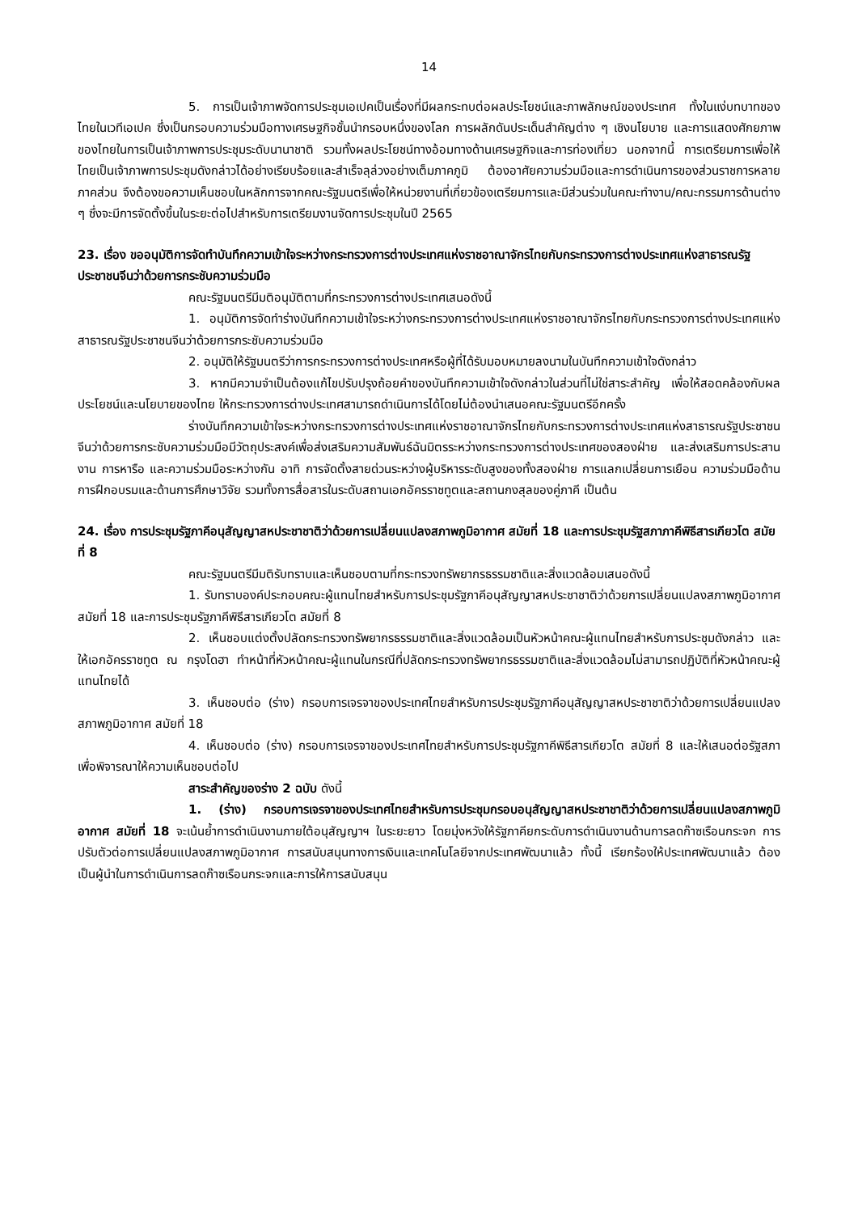14
5. การเป็นเจ้าภาพจัดการประชุมเอเปคเป็นเรื่องที่มีผลกระทบต่อผลประโยชน์และภาพลักษณ์ของประเทศ ทั้งในแง่บทบาทของไทยในเวทีเอเปค ซึ่งเป็นกรอบความร่วมมือทางเศรษฐกิจชั้นนำกรอบหนึ่งของโลก การผลักดันประเด็นสำคัญต่าง ๆ เชิงนโยบาย และการแสดงศักยภาพของไทยในการเป็นเจ้าภาพการประชุมระดับนานาชาติ รวมทั้งผลประโยชน์ทางอ้อมทางด้านเศรษฐกิจและการท่องเที่ยว นอกจากนี้ การเตรียมการเพื่อให้ไทยเป็นเจ้าภาพการประชุมดังกล่าวได้อย่างเรียบร้อยและสำเร็จลุล่วงอย่างเต็มภาคภูมิ ต้องอาศัยความร่วมมือและการดำเนินการของส่วนราชการหลายภาคส่วน จึงต้องขอความเห็นชอบในหลักการจากคณะรัฐมนตรีเพื่อให้หน่วยงานที่เกี่ยวข้องเตรียมการและมีส่วนร่วมในคณะทำงาน/คณะกรรมการด้านต่าง ๆ ซึ่งจะมีการจัดตั้งขึ้นในระยะต่อไปสำหรับการเตรียมงานจัดการประชุมในปี 2565
23. เรื่อง ขออนุมัติการจัดทำบันทึกความเข้าใจระหว่างกระทรวงการต่างประเทศแห่งราชอาณาจักรไทยกับกระทรวงการต่างประเทศแห่งสาธารณรัฐประชาชนจีนว่าด้วยการกระชับความร่วมมือ
คณะรัฐมนตรีมีมติอนุมัติตามที่กระทรวงการต่างประเทศเสนอดังนี้
1. อนุมัติการจัดทำร่างบันทึกความเข้าใจระหว่างกระทรวงการต่างประเทศแห่งราชอาณาจักรไทยกับกระทรวงการต่างประเทศแห่งสาธารณรัฐประชาชนจีนว่าด้วยการกระชับความร่วมมือ
2. อนุมัติให้รัฐมนตรีว่าการกระทรวงการต่างประเทศหรือผู้ที่ได้รับมอบหมายลงนามในบันทึกความเข้าใจดังกล่าว
3. หากมีความจำเป็นต้องแก้ไขปรับปรุงถ้อยคำของบันทึกความเข้าใจดังกล่าวในส่วนที่ไม่ใช่สาระสำคัญ เพื่อให้สอดคล้องกับผลประโยชน์และนโยบายของไทย ให้กระทรวงการต่างประเทศสามารถดำเนินการได้โดยไม่ต้องนำเสนอคณะรัฐมนตรีอีกครั้ง
ร่างบันทึกความเข้าใจระหว่างกระทรวงการต่างประเทศแห่งราชอาณาจักรไทยกับกระทรวงการต่างประเทศแห่งสาธารณรัฐประชาชนจีนว่าด้วยการกระชับความร่วมมือมีวัตถุประสงค์เพื่อส่งเสริมความสัมพันธ์ฉันมิตรระหว่างกระทรวงการต่างประเทศของสองฝ่าย และส่งเสริมการประสานงาน การหารือ และความร่วมมือระหว่างกัน อาทิ การจัดตั้งสายด่วนระหว่างผู้บริหารระดับสูงของทั้งสองฝ่าย การแลกเปลี่ยนการเยือน ความร่วมมือด้านการฝึกอบรมและด้านการศึกษาวิจัย รวมทั้งการสื่อสารในระดับสถานเอกอัครราชทูตและสถานกงสุลของคู่ภาคี เป็นต้น
24. เรื่อง การประชุมรัฐภาคีอนุสัญญาสหประชาชาติว่าด้วยการเปลี่ยนแปลงสภาพภูมิอากาศ สมัยที่ 18 และการประชุมรัฐสภาภาคีพิธีสารเกียวโต สมัยที่ 8
คณะรัฐมนตรีมีมติรับทราบและเห็นชอบตามที่กระทรวงทรัพยากรธรรมชาติและสิ่งแวดล้อมเสนอดังนี้
1. รับทราบองค์ประกอบคณะผู้แทนไทยสำหรับการประชุมรัฐภาคีอนุสัญญาสหประชาชาติว่าด้วยการเปลี่ยนแปลงสภาพภูมิอากาศ สมัยที่ 18 และการประชุมรัฐภาคีพิธีสารเกียวโต สมัยที่ 8
2. เห็นชอบแต่งตั้งปลัดกระทรวงทรัพยากรธรรมชาติและสิ่งแวดล้อมเป็นหัวหน้าคณะผู้แทนไทยสำหรับการประชุมดังกล่าว และให้เอกอัครราชทูต ณ กรุงโดฮา ทำหน้าที่หัวหน้าคณะผู้แทนในกรณีที่ปลัดกระทรวงทรัพยากรธรรมชาติและสิ่งแวดล้อมไม่สามารถปฏิบัติที่หัวหน้าคณะผู้แทนไทยได้
3. เห็นชอบต่อ (ร่าง) กรอบการเจรจาของประเทศไทยสำหรับการประชุมรัฐภาคีอนุสัญญาสหประชาชาติว่าด้วยการเปลี่ยนแปลงสภาพภูมิอากาศ สมัยที่ 18
4. เห็นชอบต่อ (ร่าง) กรอบการเจรจาของประเทศไทยสำหรับการประชุมรัฐภาคีพิธีสารเกียวโต สมัยที่ 8 และให้เสนอต่อรัฐสภาเพื่อพิจารณาให้ความเห็นชอบต่อไป
สาระสำคัญของร่าง 2 ฉบับ ดังนี้
1. (ร่าง) กรอบการเจรจาของประเทศไทยสำหรับการประชุมกรอบอนุสัญญาสหประชาชาติว่าด้วยการเปลี่ยนแปลงสภาพภูมิอากาศ สมัยที่ 18 จะเน้นย้ำการดำเนินงานภายใต้อนุสัญญาฯ ในระยะยาว โดยมุ่งหวังให้รัฐภาคียกระดับการดำเนินงานด้านการลดก๊าซเรือนกระจก การปรับตัวต่อการเปลี่ยนแปลงสภาพภูมิอากาศ การสนับสนุนทางการเงินและเทคโนโลยีจากประเทศพัฒนาแล้ว ทั้งนี้ เรียกร้องให้ประเทศพัฒนาแล้ว ต้องเป็นผู้นำในการดำเนินการลดก๊าซเรือนกระจกและการให้การสนับสนุน